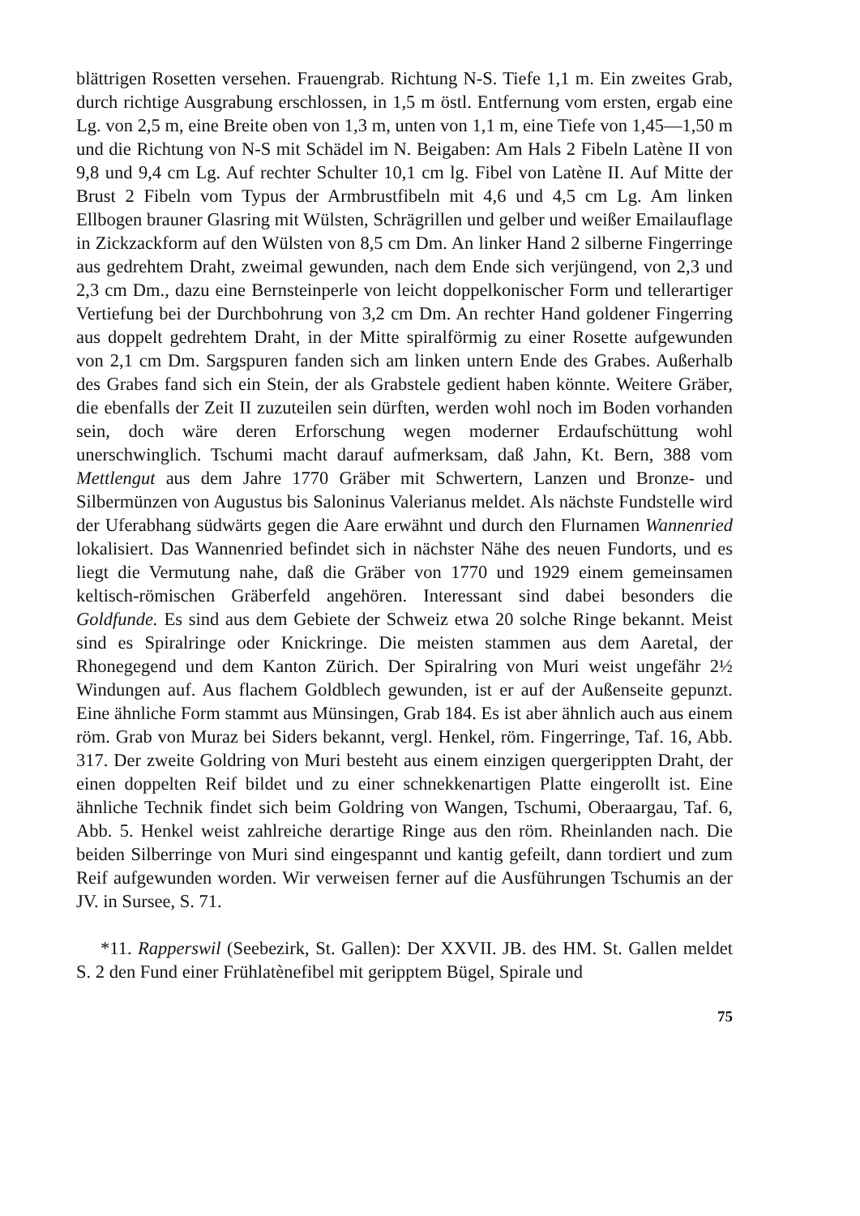blättrigen Rosetten versehen. Frauengrab. Richtung N-S. Tiefe 1,1 m. Ein zweites Grab, durch richtige Ausgrabung erschlossen, in 1,5 m östl. Entfernung vom ersten, ergab eine Lg. von 2,5 m, eine Breite oben von 1,3 m, unten von 1,1 m, eine Tiefe von 1,45—1,50 m und die Richtung von N-S mit Schädel im N. Beigaben: Am Hals 2 Fibeln Latène II von 9,8 und 9,4 cm Lg. Auf rechter Schulter 10,1 cm lg. Fibel von Latène II. Auf Mitte der Brust 2 Fibeln vom Typus der Armbrustfibeln mit 4,6 und 4,5 cm Lg. Am linken Ellbogen brauner Glasring mit Wülsten, Schrägrillen und gelber und weißer Emailauflage in Zickzackform auf den Wülsten von 8,5 cm Dm. An linker Hand 2 silberne Fingerringe aus gedrehtem Draht, zweimal gewunden, nach dem Ende sich verjüngend, von 2,3 und 2,3 cm Dm., dazu eine Bernsteinperle von leicht doppelkonischer Form und tellerartiger Vertiefung bei der Durchbohrung von 3,2 cm Dm. An rechter Hand goldener Fingerring aus doppelt gedrehtem Draht, in der Mitte spiralförmig zu einer Rosette aufgewunden von 2,1 cm Dm. Sargspuren fanden sich am linken untern Ende des Grabes. Außerhalb des Grabes fand sich ein Stein, der als Grabstele gedient haben könnte. Weitere Gräber, die ebenfalls der Zeit II zuzuteilen sein dürften, werden wohl noch im Boden vorhanden sein, doch wäre deren Erforschung wegen moderner Erdaufschüttung wohl unerschwinglich. Tschumi macht darauf aufmerksam, daß Jahn, Kt. Bern, 388 vom Mettlengut aus dem Jahre 1770 Gräber mit Schwertern, Lanzen und Bronze- und Silbermünzen von Augustus bis Saloninus Valerianus meldet. Als nächste Fundstelle wird der Uferabhang südwärts gegen die Aare erwähnt und durch den Flurnamen Wannenried lokalisiert. Das Wannenried befindet sich in nächster Nähe des neuen Fundorts, und es liegt die Vermutung nahe, daß die Gräber von 1770 und 1929 einem gemeinsamen keltisch-römischen Gräberfeld angehören. Interessant sind dabei besonders die Goldfunde. Es sind aus dem Gebiete der Schweiz etwa 20 solche Ringe bekannt. Meist sind es Spiralringe oder Knickringe. Die meisten stammen aus dem Aaretal, der Rhonegegend und dem Kanton Zürich. Der Spiralring von Muri weist ungefähr 2½ Windungen auf. Aus flachem Goldblech gewunden, ist er auf der Außenseite gepunzt. Eine ähnliche Form stammt aus Münsingen, Grab 184. Es ist aber ähnlich auch aus einem röm. Grab von Muraz bei Siders bekannt, vergl. Henkel, röm. Fingerringe, Taf. 16, Abb. 317. Der zweite Goldring von Muri besteht aus einem einzigen quergerippten Draht, der einen doppelten Reif bildet und zu einer schnekkenartigen Platte eingerollt ist. Eine ähnliche Technik findet sich beim Goldring von Wangen, Tschumi, Oberaargau, Taf. 6, Abb. 5. Henkel weist zahlreiche derartige Ringe aus den röm. Rheinlanden nach. Die beiden Silberringe von Muri sind eingespannt und kantig gefeilt, dann tordiert und zum Reif aufgewunden worden. Wir verweisen ferner auf die Ausführungen Tschumis an der JV. in Sursee, S. 71.
*11. Rapperswil (Seebezirk, St. Gallen): Der XXVII. JB. des HM. St. Gallen meldet S. 2 den Fund einer Frühlatènefibel mit geripptem Bügel, Spirale und
75